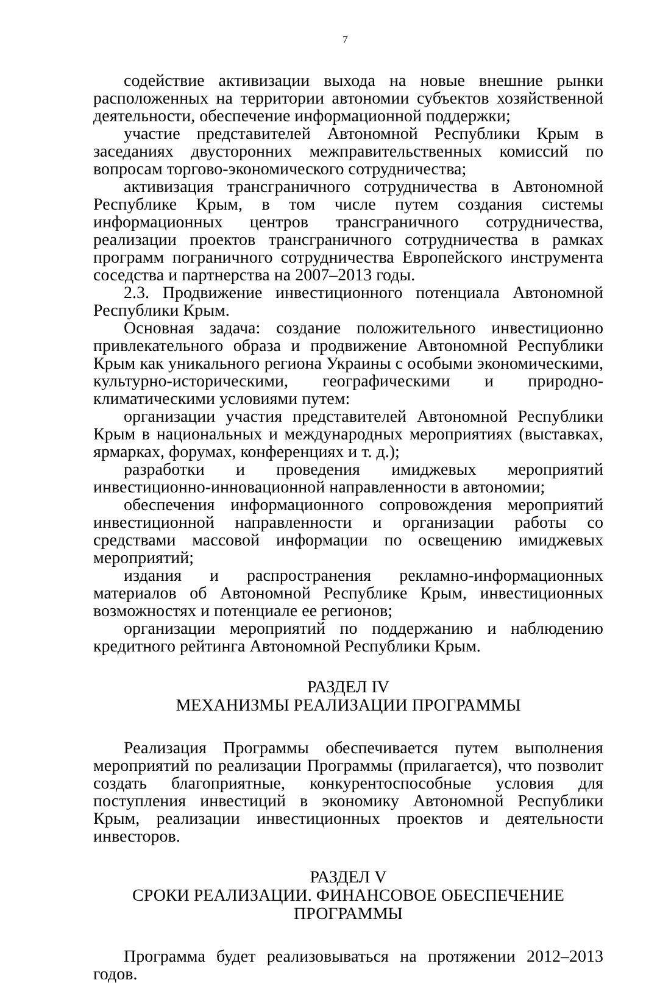7
содействие активизации выхода на новые внешние рынки расположенных на территории автономии субъектов хозяйственной деятельности, обеспечение информационной поддержки;
участие представителей Автономной Республики Крым в заседаниях двусторонних межправительственных комиссий по вопросам торгово-экономического сотрудничества;
активизация трансграничного сотрудничества в Автономной Республике Крым, в том числе путем создания системы информационных центров трансграничного сотрудничества, реализации проектов трансграничного сотрудничества в рамках программ пограничного сотрудничества Европейского инструмента соседства и партнерства на 2007–2013 годы.
2.3. Продвижение инвестиционного потенциала Автономной Республики Крым.
Основная задача: создание положительного инвестиционно привлекательного образа и продвижение Автономной Республики Крым как уникального региона Украины с особыми экономическими, культурно-историческими, географическими и природно-климатическими условиями путем:
организации участия представителей Автономной Республики Крым в национальных и международных мероприятиях (выставках, ярмарках, форумах, конференциях и т. д.);
разработки и проведения имиджевых мероприятий инвестиционно-инновационной направленности в автономии;
обеспечения информационного сопровождения мероприятий инвестиционной направленности и организации работы со средствами массовой информации по освещению имиджевых мероприятий;
издания и распространения рекламно-информационных материалов об Автономной Республике Крым, инвестиционных возможностях и потенциале ее регионов;
организации мероприятий по поддержанию и наблюдению кредитного рейтинга Автономной Республики Крым.
РАЗДЕЛ IV
МЕХАНИЗМЫ РЕАЛИЗАЦИИ ПРОГРАММЫ
Реализация Программы обеспечивается путем выполнения мероприятий по реализации Программы (прилагается), что позволит создать благоприятные, конкурентоспособные условия для поступления инвестиций в экономику Автономной Республики Крым, реализации инвестиционных проектов и деятельности инвесторов.
РАЗДЕЛ V
СРОКИ РЕАЛИЗАЦИИ. ФИНАНСОВОЕ ОБЕСПЕЧЕНИЕ ПРОГРАММЫ
Программа будет реализовываться на протяжении 2012–2013 годов.